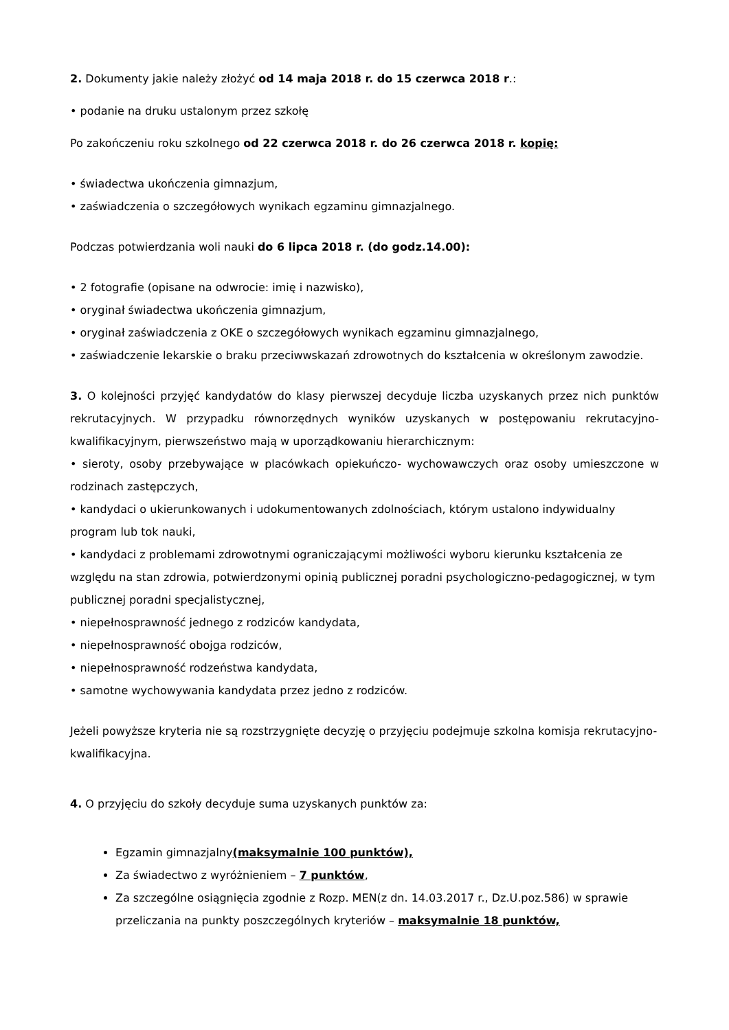2. Dokumenty jakie należy złożyć od 14 maja 2018 r. do 15 czerwca 2018 r.:
• podanie na druku ustalonym przez szkołę
Po zakończeniu roku szkolnego od 22 czerwca 2018 r. do 26 czerwca 2018 r. kopię:
• świadectwa ukończenia gimnazjum,
• zaświadczenia o szczegółowych wynikach egzaminu gimnazjalnego.
Podczas potwierdzania woli nauki do 6 lipca 2018 r. (do godz.14.00):
• 2 fotografie (opisane na odwrocie: imię i nazwisko),
• oryginał świadectwa ukończenia gimnazjum,
• oryginał zaświadczenia z OKE o szczegółowych wynikach egzaminu gimnazjalnego,
• zaświadczenie lekarskie o braku przeciwwskazań zdrowotnych do kształcenia w określonym zawodzie.
3. O kolejności przyjęć kandydatów do klasy pierwszej decyduje liczba uzyskanych przez nich punktów rekrutacyjnych. W przypadku równorzędnych wyników uzyskanych w postępowaniu rekrutacyjno-kwalifikacyjnym, pierwszeństwo mają w uporządkowaniu hierarchicznym:
• sieroty, osoby przebywające w placówkach opiekuńczo- wychowawczych oraz osoby umieszczone w rodzinach zastępczych,
• kandydaci o ukierunkowanych i udokumentowanych zdolnościach, którym ustalono indywidualny program lub tok nauki,
• kandydaci z problemami zdrowotnymi ograniczającymi możliwości wyboru kierunku kształcenia ze względu na stan zdrowia, potwierdzonymi opinią publicznej poradni psychologiczno-pedagogicznej, w tym publicznej poradni specjalistycznej,
• niepełnosprawność jednego z rodziców kandydata,
• niepełnosprawność obojga rodziców,
• niepełnosprawność rodzeństwa kandydata,
• samotne wychowywania kandydata przez jedno z rodziców.
Jeżeli powyższe kryteria nie są rozstrzygnięte decyzję o przyjęciu podejmuje szkolna komisja rekrutacyjno-kwalifikacyjna.
4. O przyjęciu do szkoły decyduje suma uzyskanych punktów za:
Egzamin gimnazjalny(maksymalnie 100 punktów),
Za świadectwo z wyróżnieniem – 7 punktów,
Za szczególne osiągnięcia zgodnie z Rozp. MEN(z dn. 14.03.2017 r., Dz.U.poz.586) w sprawie przeliczania na punkty poszczególnych kryteriów – maksymalnie 18 punktów,